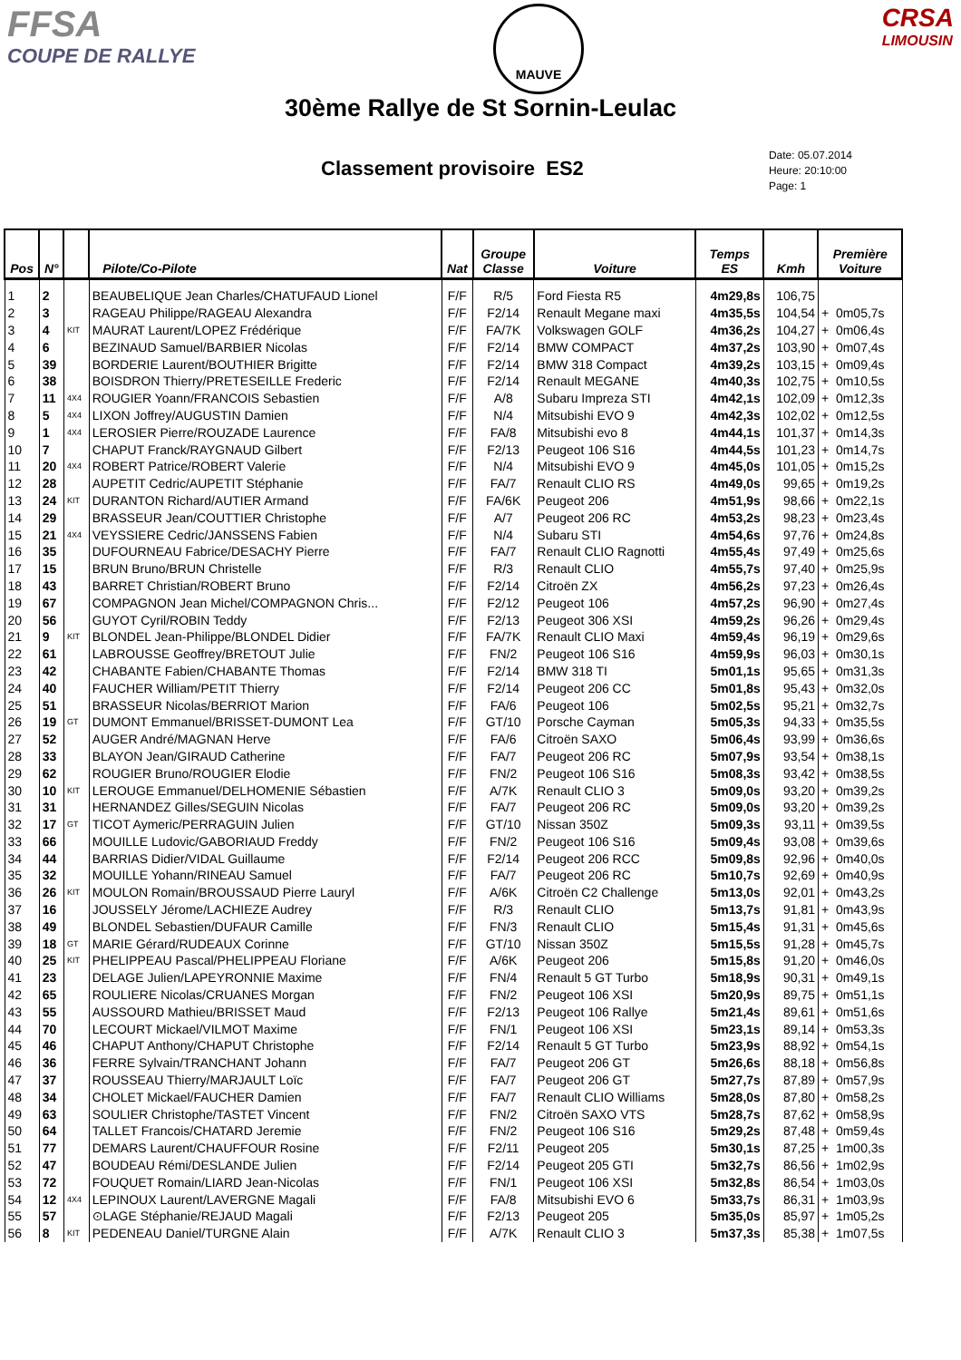FFSA
COUPE DE RALLYE
MAUVE
CRSA
LIMOUSIN
30ème Rallye de St Sornin-Leulac
Classement provisoire ES2
Date: 05.07.2014
Heure: 20:10:00
Page: 1
| Pos | N° | | Pilote/Co-Pilote | Nat | Groupe Classe | Voiture | Temps ES | Kmh | Première Voiture |
| --- | --- | --- | --- | --- | --- | --- | --- | --- | --- |
| 1 | 2 | | BEAUBELIQUE Jean Charles/CHATUFAUD Lionel | F/F | R/5 | Ford Fiesta R5 | 4m29,8s | 106,75 | |
| 2 | 3 | | RAGEAU Philippe/RAGEAU Alexandra | F/F | F2/14 | Renault Megane maxi | 4m35,5s | 104,54 | + 0m05,7s |
| 3 | 4 | KIT | MAURAT Laurent/LOPEZ Frédérique | F/F | FA/7K | Volkswagen GOLF | 4m36,2s | 104,27 | + 0m06,4s |
| 4 | 6 | | BEZINAUD Samuel/BARBIER Nicolas | F/F | F2/14 | BMW COMPACT | 4m37,2s | 103,90 | + 0m07,4s |
| 5 | 39 | | BORDERIE Laurent/BOUTHIER Brigitte | F/F | F2/14 | BMW 318 Compact | 4m39,2s | 103,15 | + 0m09,4s |
| 6 | 38 | | BOISDRON Thierry/PRETESEILLE Frederic | F/F | F2/14 | Renault MEGANE | 4m40,3s | 102,75 | + 0m10,5s |
| 7 | 11 | 4X4 | ROUGIER Yoann/FRANCOIS Sebastien | F/F | A/8 | Subaru Impreza STI | 4m42,1s | 102,09 | + 0m12,3s |
| 8 | 5 | 4X4 | LIXON Joffrey/AUGUSTIN Damien | F/F | N/4 | Mitsubishi EVO 9 | 4m42,3s | 102,02 | + 0m12,5s |
| 9 | 1 | 4X4 | LEROSIER Pierre/ROUZADE Laurence | F/F | FA/8 | Mitsubishi evo 8 | 4m44,1s | 101,37 | + 0m14,3s |
| 10 | 7 | | CHAPUT Franck/RAYGNAUD Gilbert | F/F | F2/13 | Peugeot 106 S16 | 4m44,5s | 101,23 | + 0m14,7s |
| 11 | 20 | 4X4 | ROBERT Patrice/ROBERT Valerie | F/F | N/4 | Mitsubishi EVO 9 | 4m45,0s | 101,05 | + 0m15,2s |
| 12 | 28 | | AUPETIT Cedric/AUPETIT Stéphanie | F/F | FA/7 | Renault CLIO RS | 4m49,0s | 99,65 | + 0m19,2s |
| 13 | 24 | KIT | DURANTON Richard/AUTIER Armand | F/F | FA/6K | Peugeot 206 | 4m51,9s | 98,66 | + 0m22,1s |
| 14 | 29 | | BRASSEUR Jean/COUTTIER Christophe | F/F | A/7 | Peugeot 206 RC | 4m53,2s | 98,23 | + 0m23,4s |
| 15 | 21 | 4X4 | VEYSSIERE Cedric/JANSSENS Fabien | F/F | N/4 | Subaru STI | 4m54,6s | 97,76 | + 0m24,8s |
| 16 | 35 | | DUFOURNEAU Fabrice/DESACHY Pierre | F/F | FA/7 | Renault CLIO Ragnotti | 4m55,4s | 97,49 | + 0m25,6s |
| 17 | 15 | | BRUN Bruno/BRUN Christelle | F/F | R/3 | Renault CLIO | 4m55,7s | 97,40 | + 0m25,9s |
| 18 | 43 | | BARRET Christian/ROBERT Bruno | F/F | F2/14 | Citroën ZX | 4m56,2s | 97,23 | + 0m26,4s |
| 19 | 67 | | COMPAGNON Jean Michel/COMPAGNON Chris... | F/F | F2/12 | Peugeot 106 | 4m57,2s | 96,90 | + 0m27,4s |
| 20 | 56 | | GUYOT Cyril/ROBIN Teddy | F/F | F2/13 | Peugeot 306 XSI | 4m59,2s | 96,26 | + 0m29,4s |
| 21 | 9 | KIT | BLONDEL Jean-Philippe/BLONDEL Didier | F/F | FA/7K | Renault CLIO Maxi | 4m59,4s | 96,19 | + 0m29,6s |
| 22 | 61 | | LABROUSSE Geoffrey/BRETOUT Julie | F/F | FN/2 | Peugeot 106 S16 | 4m59,9s | 96,03 | + 0m30,1s |
| 23 | 42 | | CHABANTE Fabien/CHABANTE Thomas | F/F | F2/14 | BMW 318 TI | 5m01,1s | 95,65 | + 0m31,3s |
| 24 | 40 | | FAUCHER William/PETIT Thierry | F/F | F2/14 | Peugeot 206 CC | 5m01,8s | 95,43 | + 0m32,0s |
| 25 | 51 | | BRASSEUR Nicolas/BERRIOT Marion | F/F | FA/6 | Peugeot 106 | 5m02,5s | 95,21 | + 0m32,7s |
| 26 | 19 | GT | DUMONT Emmanuel/BRISSET-DUMONT Lea | F/F | GT/10 | Porsche Cayman | 5m05,3s | 94,33 | + 0m35,5s |
| 27 | 52 | | AUGER André/MAGNAN Herve | F/F | FA/6 | Citroën SAXO | 5m06,4s | 93,99 | + 0m36,6s |
| 28 | 33 | | BLAYON Jean/GIRAUD Catherine | F/F | FA/7 | Peugeot 206 RC | 5m07,9s | 93,54 | + 0m38,1s |
| 29 | 62 | | ROUGIER Bruno/ROUGIER Elodie | F/F | FN/2 | Peugeot 106 S16 | 5m08,3s | 93,42 | + 0m38,5s |
| 30 | 10 | KIT | LEROUGE Emmanuel/DELHOMENIE Sébastien | F/F | A/7K | Renault CLIO 3 | 5m09,0s | 93,20 | + 0m39,2s |
| 31 | 31 | | HERNANDEZ Gilles/SEGUIN Nicolas | F/F | FA/7 | Peugeot 206 RC | 5m09,0s | 93,20 | + 0m39,2s |
| 32 | 17 | GT | TICOT Aymeric/PERRAGUIN Julien | F/F | GT/10 | Nissan 350Z | 5m09,3s | 93,11 | + 0m39,5s |
| 33 | 66 | | MOUILLE Ludovic/GABORIAUD Freddy | F/F | FN/2 | Peugeot 106 S16 | 5m09,4s | 93,08 | + 0m39,6s |
| 34 | 44 | | BARRIAS Didier/VIDAL Guillaume | F/F | F2/14 | Peugeot 206 RCC | 5m09,8s | 92,96 | + 0m40,0s |
| 35 | 32 | | MOUILLE Yohann/RINEAU Samuel | F/F | FA/7 | Peugeot 206 RC | 5m10,7s | 92,69 | + 0m40,9s |
| 36 | 26 | KIT | MOULON Romain/BROUSSAUD Pierre Lauryl | F/F | A/6K | Citroën C2 Challenge | 5m13,0s | 92,01 | + 0m43,2s |
| 37 | 16 | | JOUSSELY Jérome/LACHIEZE Audrey | F/F | R/3 | Renault CLIO | 5m13,7s | 91,81 | + 0m43,9s |
| 38 | 49 | | BLONDEL Sebastien/DUFAUR Camille | F/F | FN/3 | Renault CLIO | 5m15,4s | 91,31 | + 0m45,6s |
| 39 | 18 | GT | MARIE Gérard/RUDEAUX Corinne | F/F | GT/10 | Nissan 350Z | 5m15,5s | 91,28 | + 0m45,7s |
| 40 | 25 | KIT | PHELIPPEAU Pascal/PHELIPPEAU Floriane | F/F | A/6K | Peugeot 206 | 5m15,8s | 91,20 | + 0m46,0s |
| 41 | 23 | | DELAGE Julien/LAPEYRONNIE Maxime | F/F | FN/4 | Renault 5 GT Turbo | 5m18,9s | 90,31 | + 0m49,1s |
| 42 | 65 | | ROULIERE Nicolas/CRUANES Morgan | F/F | FN/2 | Peugeot 106 XSI | 5m20,9s | 89,75 | + 0m51,1s |
| 43 | 55 | | AUSSOURD Mathieu/BRISSET Maud | F/F | F2/13 | Peugeot 106 Rallye | 5m21,4s | 89,61 | + 0m51,6s |
| 44 | 70 | | LECOURT Mickael/VILMOT Maxime | F/F | FN/1 | Peugeot 106 XSI | 5m23,1s | 89,14 | + 0m53,3s |
| 45 | 46 | | CHAPUT Anthony/CHAPUT Christophe | F/F | F2/14 | Renault 5 GT Turbo | 5m23,9s | 88,92 | + 0m54,1s |
| 46 | 36 | | FERRE Sylvain/TRANCHANT Johann | F/F | FA/7 | Peugeot 206 GT | 5m26,6s | 88,18 | + 0m56,8s |
| 47 | 37 | | ROUSSEAU Thierry/MARJAULT Loïc | F/F | FA/7 | Peugeot 206 GT | 5m27,7s | 87,89 | + 0m57,9s |
| 48 | 34 | | CHOLET Mickael/FAUCHER Damien | F/F | FA/7 | Renault CLIO Williams | 5m28,0s | 87,80 | + 0m58,2s |
| 49 | 63 | | SOULIER Christophe/TASTET Vincent | F/F | FN/2 | Citroën SAXO VTS | 5m28,7s | 87,62 | + 0m58,9s |
| 50 | 64 | | TALLET Francois/CHATARD Jeremie | F/F | FN/2 | Peugeot 106 S16 | 5m29,2s | 87,48 | + 0m59,4s |
| 51 | 77 | | DEMARS Laurent/CHAUFFOUR Rosine | F/F | F2/11 | Peugeot 205 | 5m30,1s | 87,25 | + 1m00,3s |
| 52 | 47 | | BOUDEAU Rémi/DESLANDE Julien | F/F | F2/14 | Peugeot 205 GTI | 5m32,7s | 86,56 | + 1m02,9s |
| 53 | 72 | | FOUQUET Romain/LIARD Jean-Nicolas | F/F | FN/1 | Peugeot 106 XSI | 5m32,8s | 86,54 | + 1m03,0s |
| 54 | 12 | 4X4 | LEPINOUX Laurent/LAVERGNE Magali | F/F | FA/8 | Mitsubishi EVO 6 | 5m33,7s | 86,31 | + 1m03,9s |
| 55 | 57 | | ⊙LAGE Stéphanie/REJAUD Magali | F/F | F2/13 | Peugeot 205 | 5m35,0s | 85,97 | + 1m05,2s |
| 56 | 8 | KIT | PEDENEAU Daniel/TURGNE Alain | F/F | A/7K | Renault CLIO 3 | 5m37,3s | 85,38 | + 1m07,5s |